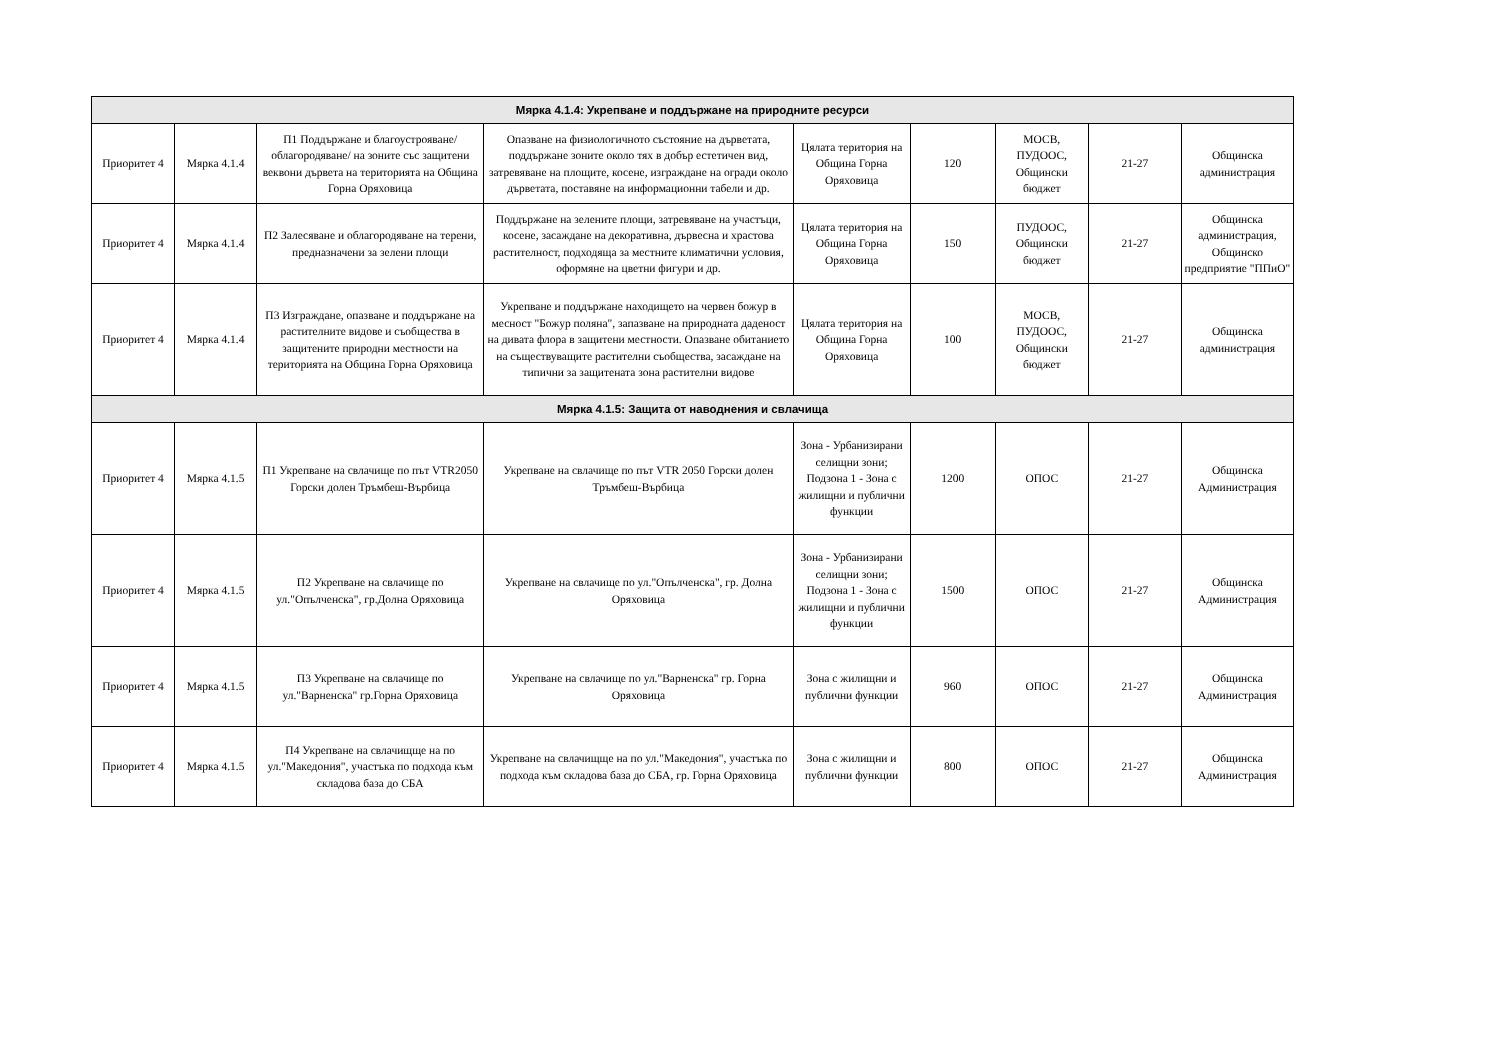| Мярка 4.1.4: Укрепване и поддържане на природните ресурси | | | | | | | | |
| --- | --- | --- | --- | --- | --- | --- | --- | --- |
| Приоритет 4 | Мярка 4.1.4 | П1 Поддържане и благоустрояване/облагородяване/ на зоните със защитени веквони дървета на територията на Община Горна Оряховица | Опазване на физиологичното състояние на дърветата, поддържане зоните около тях в добър естетичен вид, затревяване на площите, косене, изграждане на огради около дърветата, поставяне на информационни табели и др. | Цялата територия на Община Горна Оряховица | 120 | МОСВ, ПУДООС, Общински бюджет | 21-27 | Общинска администрация |
| Приоритет 4 | Мярка 4.1.4 | П2 Залесяване и облагородяване на терени, предназначени за зелени площи | Поддържане на зелените площи, затревяване на участъци, косене, засаждане на декоративна, дървесна и храстова растителност, подходяща за местните климатични условия, оформяне на цветни фигури и др. | Цялата територия на Община Горна Оряховица | 150 | ПУДООС, Общински бюджет | 21-27 | Общинска администрация, Общинско предприятие "ППиО" |
| Приоритет 4 | Мярка 4.1.4 | П3 Изграждане, опазване и поддържане на растителните видове и съобщества в защитените природни местности на територията на Община Горна Оряховица | Укрепване и поддържане находището на червен божур в месност "Божур поляна", запазване на природната даденост на дивата флора в защитени местности. Опазване обитанието на съществуващите растителни съобщества, засаждане на типични за защитената зона растителни видове | Цялата територия на Община Горна Оряховица | 100 | МОСВ, ПУДООС, Общински бюджет | 21-27 | Общинска администрация |
| Мярка 4.1.5: Защита от наводнения и свлачища | | | | | | | | |
| Приоритет 4 | Мярка 4.1.5 | П1 Укрепване на свлачище по път VTR2050 Горски долен Тръмбеш-Върбица | Укрепване на свлачище по път VTR 2050 Горски долен Тръмбеш-Върбица | Зона - Урбанизирани селищни зони; Подзона 1 - Зона с жилищни и публични функции | 1200 | ОПОС | 21-27 | Общинска Администрация |
| Приоритет 4 | Мярка 4.1.5 | П2 Укрепване на свлачище по ул."Опълченска", гр.Долна Оряховица | Укрепване на свлачище по ул."Опълченска", гр. Долна Оряховица | Зона - Урбанизирани селищни зони; Подзона 1 - Зона с жилищни и публични функции | 1500 | ОПОС | 21-27 | Общинска Администрация |
| Приоритет 4 | Мярка 4.1.5 | П3 Укрепване на свлачище по ул."Варненска" гр.Горна Оряховица | Укрепване на свлачище по ул."Варненска" гр. Горна Оряховица | Зона с жилищни и публични функции | 960 | ОПОС | 21-27 | Общинска Администрация |
| Приоритет 4 | Мярка 4.1.5 | П4 Укрепване на свлачищще на по ул."Македония", участъка по подхода към складова база до СБА | Укрепване на свлачищще на по ул."Македония", участъка по подхода към складова база до СБА, гр. Горна Оряховица | Зона с жилищни и публични функции | 800 | ОПОС | 21-27 | Общинска Администрация |